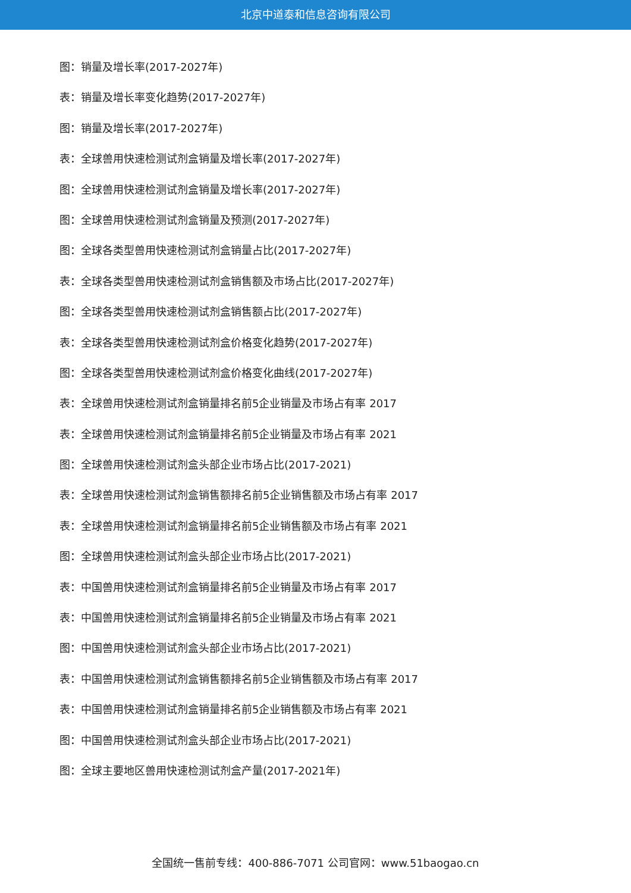北京中道泰和信息咨询有限公司
图：销量及增长率(2017-2027年)
表：销量及增长率变化趋势(2017-2027年)
图：销量及增长率(2017-2027年)
表：全球兽用快速检测试剂盒销量及增长率(2017-2027年)
图：全球兽用快速检测试剂盒销量及增长率(2017-2027年)
图：全球兽用快速检测试剂盒销量及预测(2017-2027年)
图：全球各类型兽用快速检测试剂盒销量占比(2017-2027年)
表：全球各类型兽用快速检测试剂盒销售额及市场占比(2017-2027年)
图：全球各类型兽用快速检测试剂盒销售额占比(2017-2027年)
表：全球各类型兽用快速检测试剂盒价格变化趋势(2017-2027年)
图：全球各类型兽用快速检测试剂盒价格变化曲线(2017-2027年)
表：全球兽用快速检测试剂盒销量排名前5企业销量及市场占有率 2017
表：全球兽用快速检测试剂盒销量排名前5企业销量及市场占有率 2021
图：全球兽用快速检测试剂盒头部企业市场占比(2017-2021)
表：全球兽用快速检测试剂盒销售额排名前5企业销售额及市场占有率 2017
表：全球兽用快速检测试剂盒销量排名前5企业销售额及市场占有率 2021
图：全球兽用快速检测试剂盒头部企业市场占比(2017-2021)
表：中国兽用快速检测试剂盒销量排名前5企业销量及市场占有率 2017
表：中国兽用快速检测试剂盒销量排名前5企业销量及市场占有率 2021
图：中国兽用快速检测试剂盒头部企业市场占比(2017-2021)
表：中国兽用快速检测试剂盒销售额排名前5企业销售额及市场占有率 2017
表：中国兽用快速检测试剂盒销量排名前5企业销售额及市场占有率 2021
图：中国兽用快速检测试剂盒头部企业市场占比(2017-2021)
图：全球主要地区兽用快速检测试剂盒产量(2017-2021年)
全国统一售前专线：400-886-7071 公司官网：www.51baogao.cn